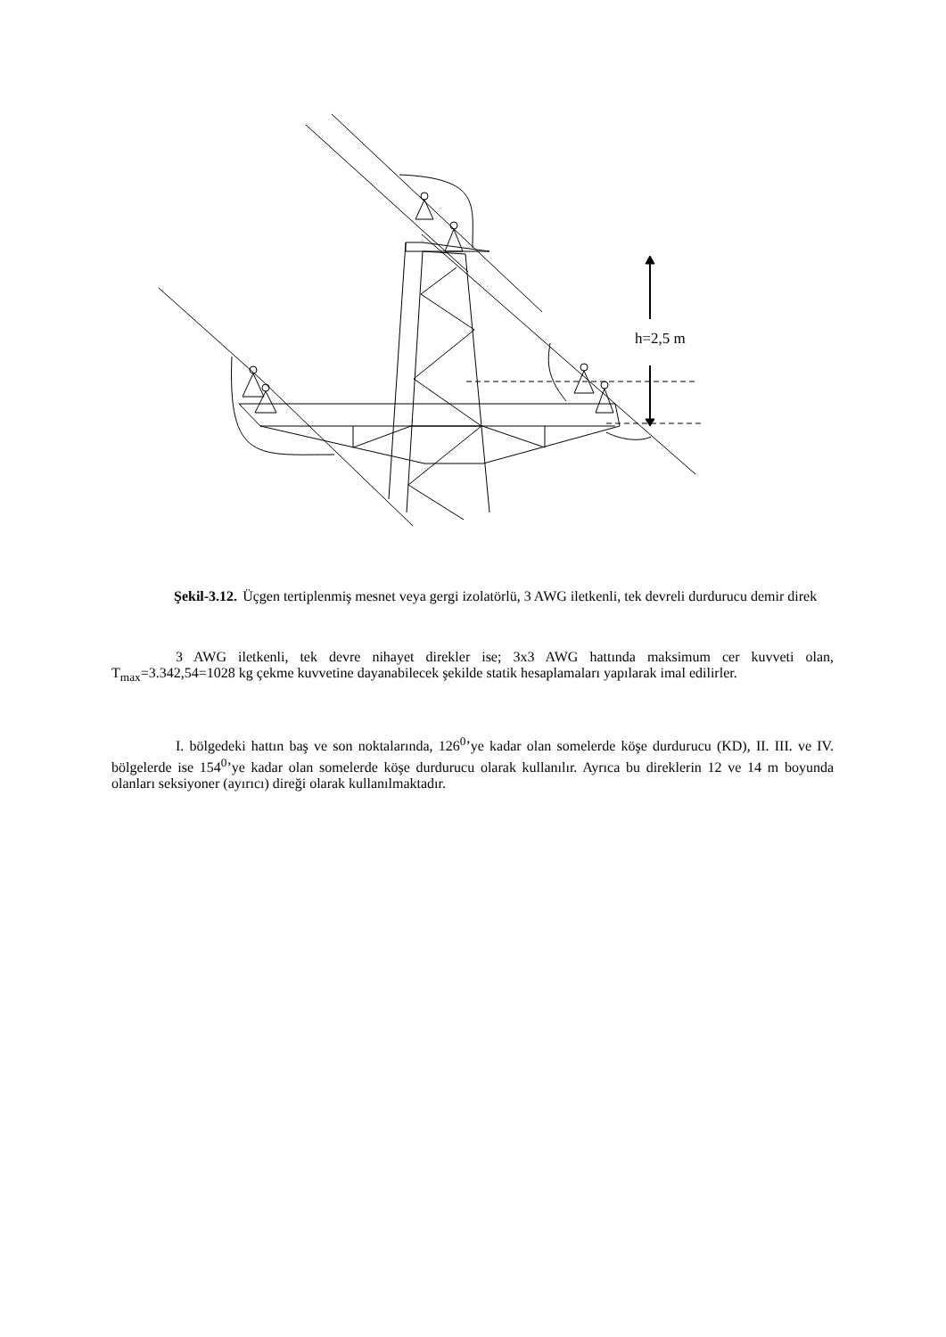h=2,5 m
Şekil-3.12. Üçgen tertiplenmiş mesnet veya gergi izolatörlü, 3 AWG iletkenli, tek devreli durdurucu demir direk
3 AWG iletkenli, tek devre nihayet direkler ise; 3x3 AWG hattında maksimum cer kuvveti olan, T<sub>max</sub>=3.342,54=1028 kg çekme kuvvetine dayanabilecek şekilde statik hesaplamaları yapılarak imal edilirler.
I. bölgedeki hattın baş ve son noktalarında, 126<sup>0</sup>’ye kadar olan somelerde köşe durdurucu (KD), II. III. ve IV. bölgelerde ise 154<sup>0</sup>’ye kadar olan somelerde köşe durdurucu olarak kullanılır. Ayrıca bu direklerin 12 ve 14 m boyunda olanları seksiyoner (ayırıcı) direği olarak kullanılmaktadır.